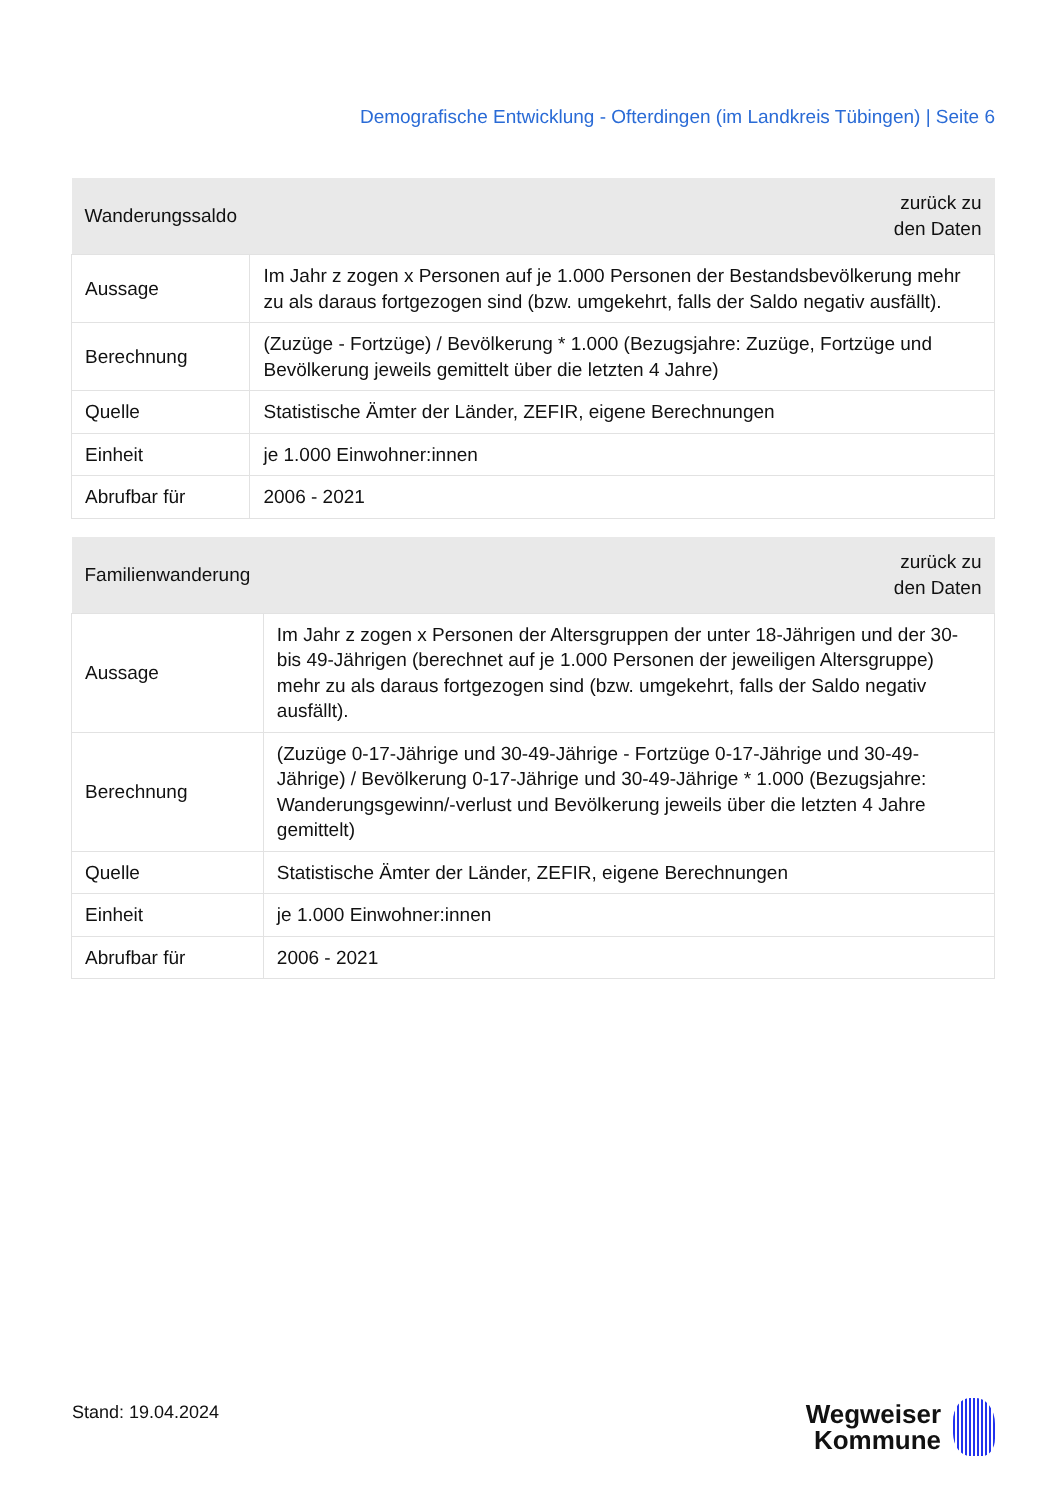Demografische Entwicklung - Ofterdingen (im Landkreis Tübingen) | Seite 6
| Wanderungssaldo | zurück zu den Daten |
| --- | --- |
| Aussage | Im Jahr z zogen x Personen auf je 1.000 Personen der Bestandsbevölkerung mehr zu als daraus fortgezogen sind (bzw. umgekehrt, falls der Saldo negativ ausfällt). |
| Berechnung | (Zuzüge - Fortzüge) / Bevölkerung * 1.000 (Bezugsjahre: Zuzüge, Fortzüge und Bevölkerung jeweils gemittelt über die letzten 4 Jahre) |
| Quelle | Statistische Ämter der Länder, ZEFIR, eigene Berechnungen |
| Einheit | je 1.000 Einwohner:innen |
| Abrufbar für | 2006 - 2021 |
| Familienwanderung | zurück zu den Daten |
| --- | --- |
| Aussage | Im Jahr z zogen x Personen der Altersgruppen der unter 18-Jährigen und der 30- bis 49-Jährigen (berechnet auf je 1.000 Personen der jeweiligen Altersgruppe) mehr zu als daraus fortgezogen sind (bzw. umgekehrt, falls der Saldo negativ ausfällt). |
| Berechnung | (Zuzüge 0-17-Jährige und 30-49-Jährige - Fortzüge 0-17-Jährige und 30-49- Jährige) / Bevölkerung 0-17-Jährige und 30-49-Jährige * 1.000 (Bezugsjahre: Wanderungsgewinn/-verlust und Bevölkerung jeweils über die letzten 4 Jahre gemittelt) |
| Quelle | Statistische Ämter der Länder, ZEFIR, eigene Berechnungen |
| Einheit | je 1.000 Einwohner:innen |
| Abrufbar für | 2006 - 2021 |
Stand: 19.04.2024
Wegweiser
Kommune